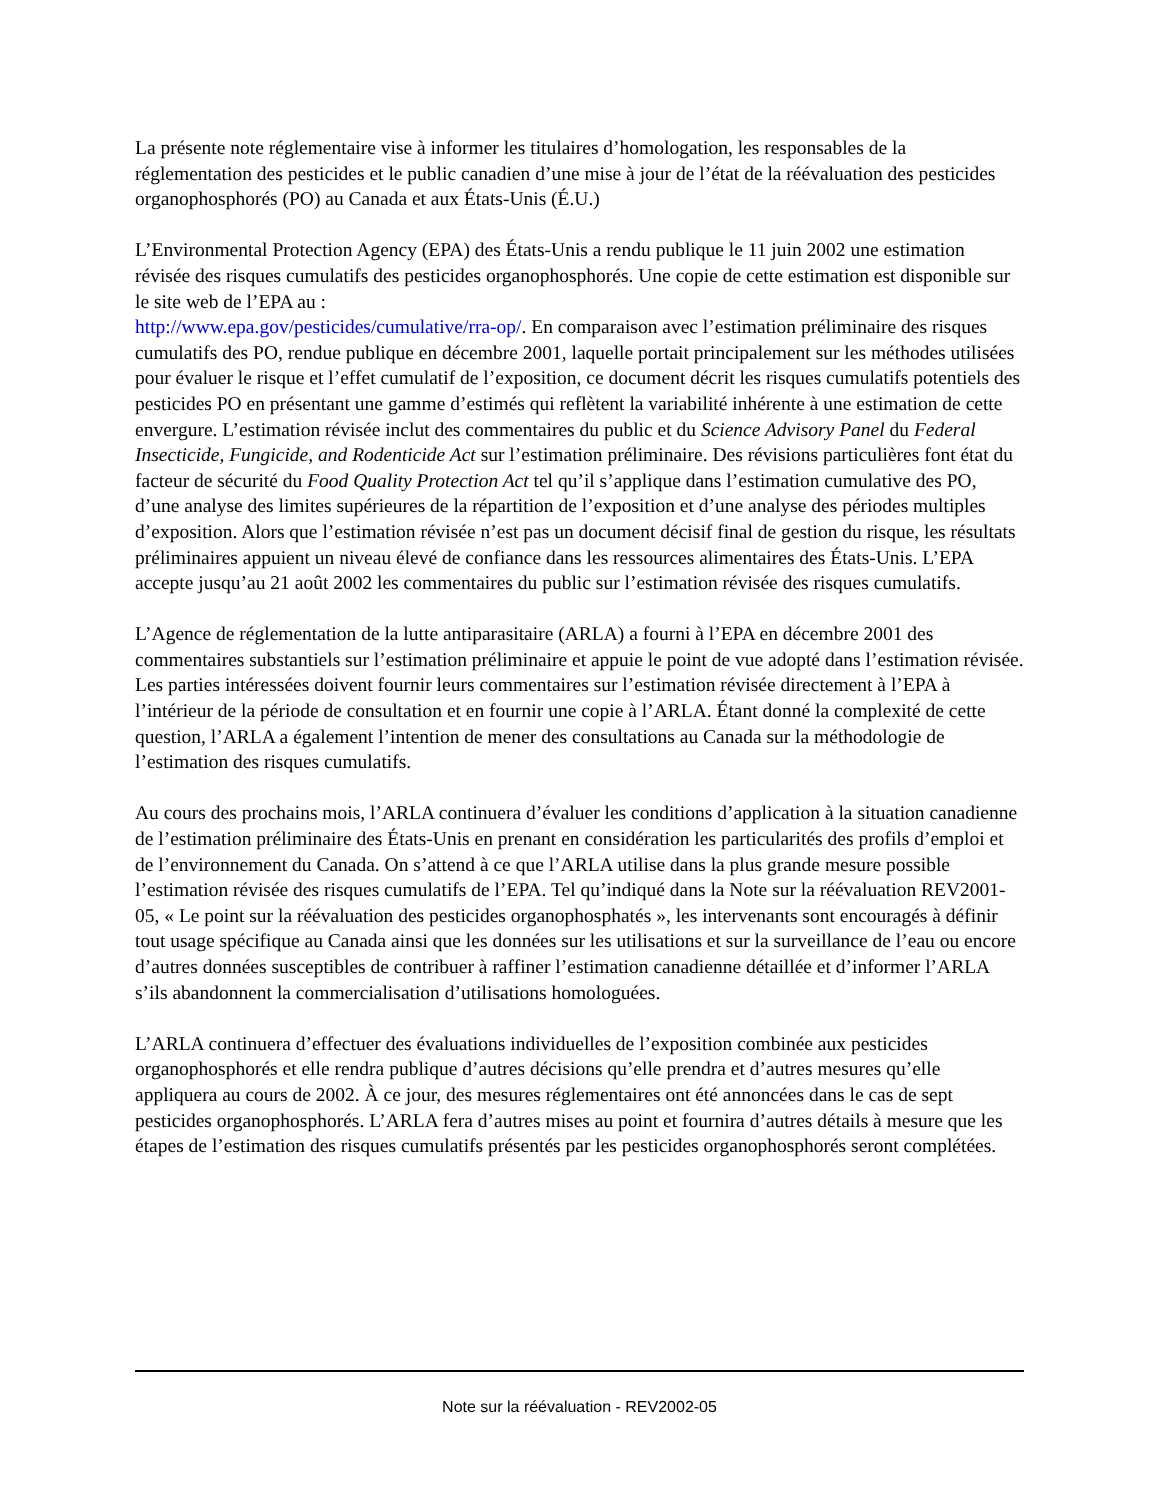La présente note réglementaire vise à informer les titulaires d’homologation, les responsables de la réglementation des pesticides et le public canadien d’une mise à jour de l’état de la réévaluation des pesticides organophosphorés (PO) au Canada et aux États-Unis (É.U.)
L’Environmental Protection Agency (EPA) des États-Unis a rendu publique le 11 juin 2002 une estimation révisée des risques cumulatifs des pesticides organophosphorés. Une copie de cette estimation est disponible sur le site web de l’EPA au :
http://www.epa.gov/pesticides/cumulative/rra-op/. En comparaison avec l’estimation préliminaire des risques cumulatifs des PO, rendue publique en décembre 2001, laquelle portait principalement sur les méthodes utilisées pour évaluer le risque et l’effet cumulatif de l’exposition, ce document décrit les risques cumulatifs potentiels des pesticides PO en présentant une gamme d’estimés qui reflètent la variabilité inhérente à une estimation de cette envergure. L’estimation révisée inclut des commentaires du public et du Science Advisory Panel du Federal Insecticide, Fungicide, and Rodenticide Act sur l’estimation préliminaire. Des révisions particulières font état du facteur de sécurité du Food Quality Protection Act tel qu’il s’applique dans l’estimation cumulative des PO, d’une analyse des limites supérieures de la répartition de l’exposition et d’une analyse des périodes multiples d’exposition. Alors que l’estimation révisée n’est pas un document décisif final de gestion du risque, les résultats préliminaires appuient un niveau élevé de confiance dans les ressources alimentaires des États-Unis. L’EPA accepte jusqu’au 21 août 2002 les commentaires du public sur l’estimation révisée des risques cumulatifs.
L’Agence de réglementation de la lutte antiparasitaire (ARLA) a fourni à l’EPA en décembre 2001 des commentaires substantiels sur l’estimation préliminaire et appuie le point de vue adopté dans l’estimation révisée. Les parties intéressées doivent fournir leurs commentaires sur l’estimation révisée directement à l’EPA à l’intérieur de la période de consultation et en fournir une copie à l’ARLA. Étant donné la complexité de cette question, l’ARLA a également l’intention de mener des consultations au Canada sur la méthodologie de l’estimation des risques cumulatifs.
Au cours des prochains mois, l’ARLA continuera d’évaluer les conditions d’application à la situation canadienne de l’estimation préliminaire des États-Unis en prenant en considération les particularités des profils d’emploi et de l’environnement du Canada. On s’attend à ce que l’ARLA utilise dans la plus grande mesure possible l’estimation révisée des risques cumulatifs de l’EPA. Tel qu’indiqué dans la Note sur la réévaluation REV2001-05, « Le point sur la réévaluation des pesticides organophosphatés », les intervenants sont encouragés à définir tout usage spécifique au Canada ainsi que les données sur les utilisations et sur la surveillance de l’eau ou encore d’autres données susceptibles de contribuer à raffiner l’estimation canadienne détaillée et d’informer l’ARLA s’ils abandonnent la commercialisation d’utilisations homologuées.
L’ARLA continuera d’effectuer des évaluations individuelles de l’exposition combinée aux pesticides organophosphorés et elle rendra publique d’autres décisions qu’elle prendra et d’autres mesures qu’elle appliquera au cours de 2002. À ce jour, des mesures réglementaires ont été annoncées dans le cas de sept pesticides organophosphorés. L’ARLA fera d’autres mises au point et fournira d’autres détails à mesure que les étapes de l’estimation des risques cumulatifs présentés par les pesticides organophosphorés seront complétées.
Note sur la réévaluation - REV2002-05